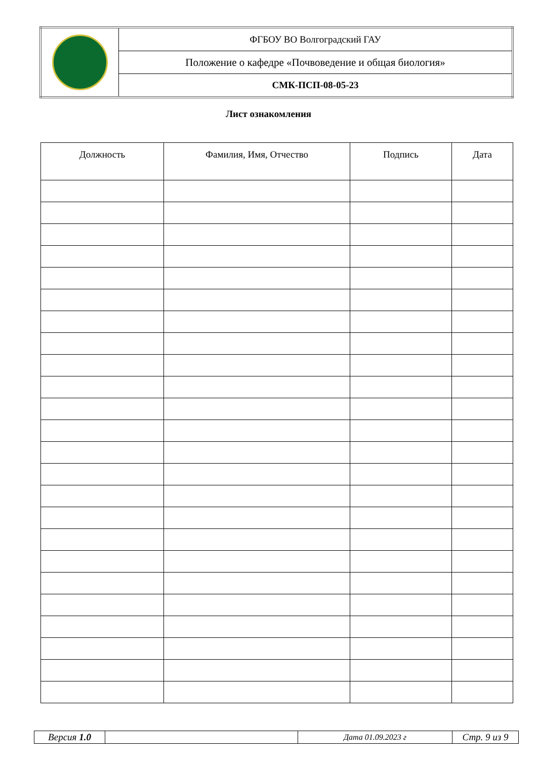| | ФГБОУ ВО Волгоградский ГАУ |
| | Положение о кафедре «Почвоведение и общая биология» |
| | СМК-ПСП-08-05-23 |
Лист ознакомления
| Должность | Фамилия, Имя, Отчество | Подпись | Дата |
| --- | --- | --- | --- |
| Версия 1.0 | | Дата 01.09.2023 г | Стр. 9 из 9 |